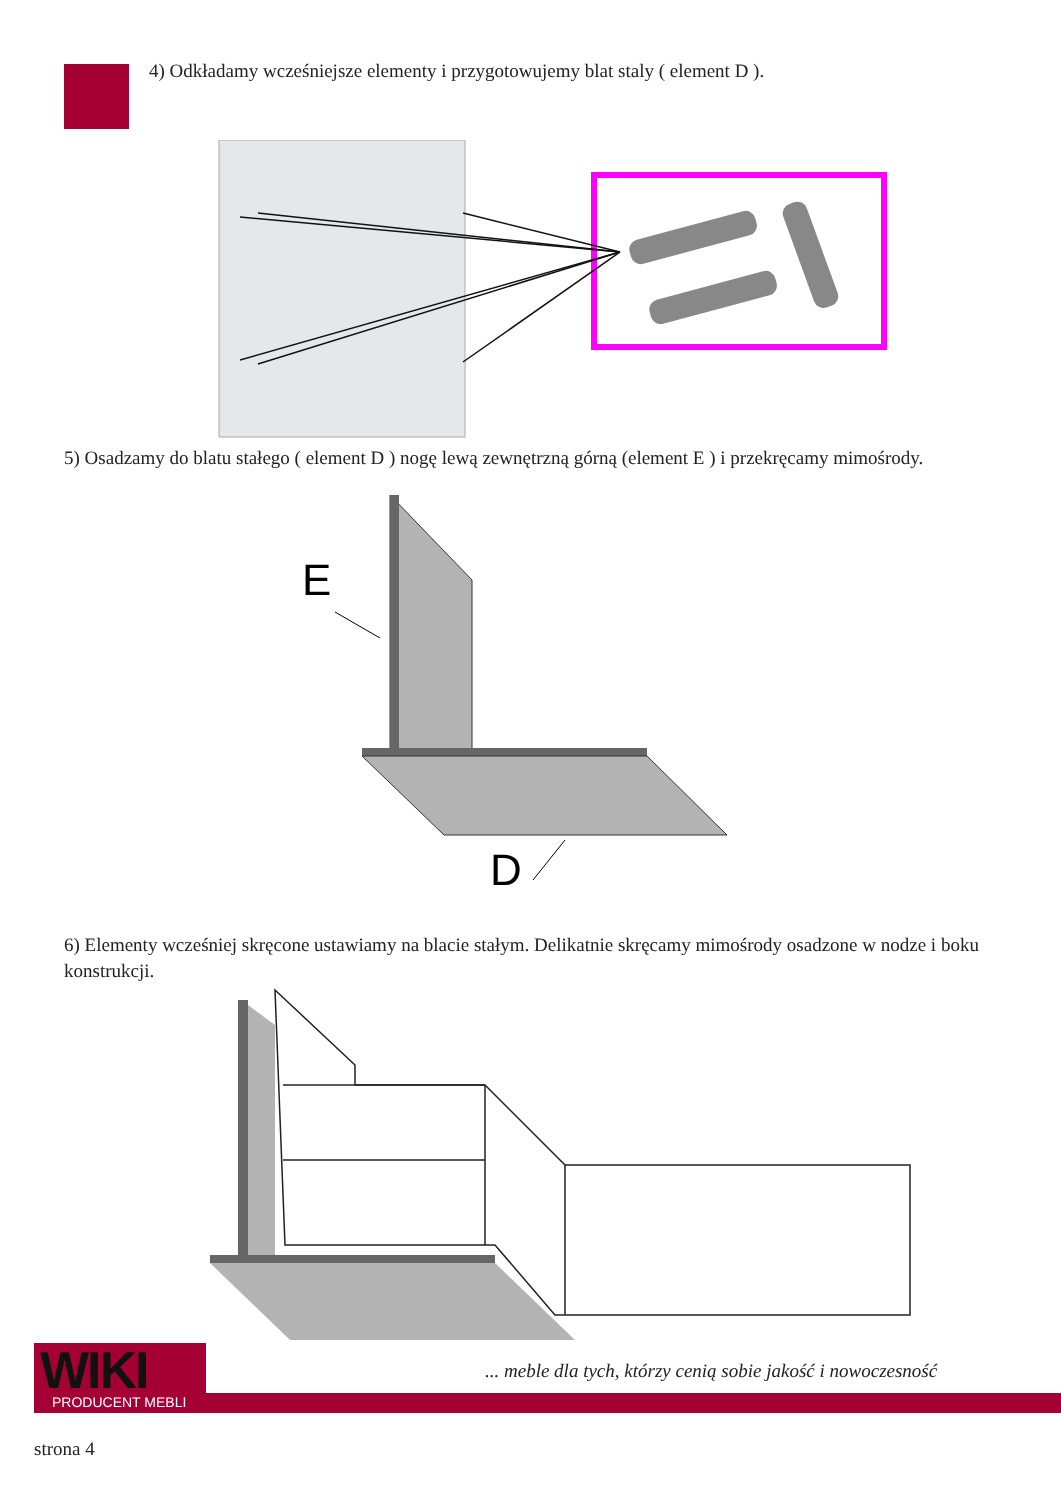4) Odkładamy wcześniejsze elementy i przygotowujemy blat staly ( element D ).
5) Osadzamy do blatu stałego ( element D ) nogę lewą zewnętrzną górną (element E ) i przekręcamy mimośrody.
E
D
6) Elementy wcześniej skręcone ustawiamy na blacie stałym. Delikatnie skręcamy mimośrody osadzone w nodze i boku konstrukcji.
WIKI PRODUCENT MEBLI
... meble dla tych, którzy cenią sobie jakość i nowoczesność
strona 4